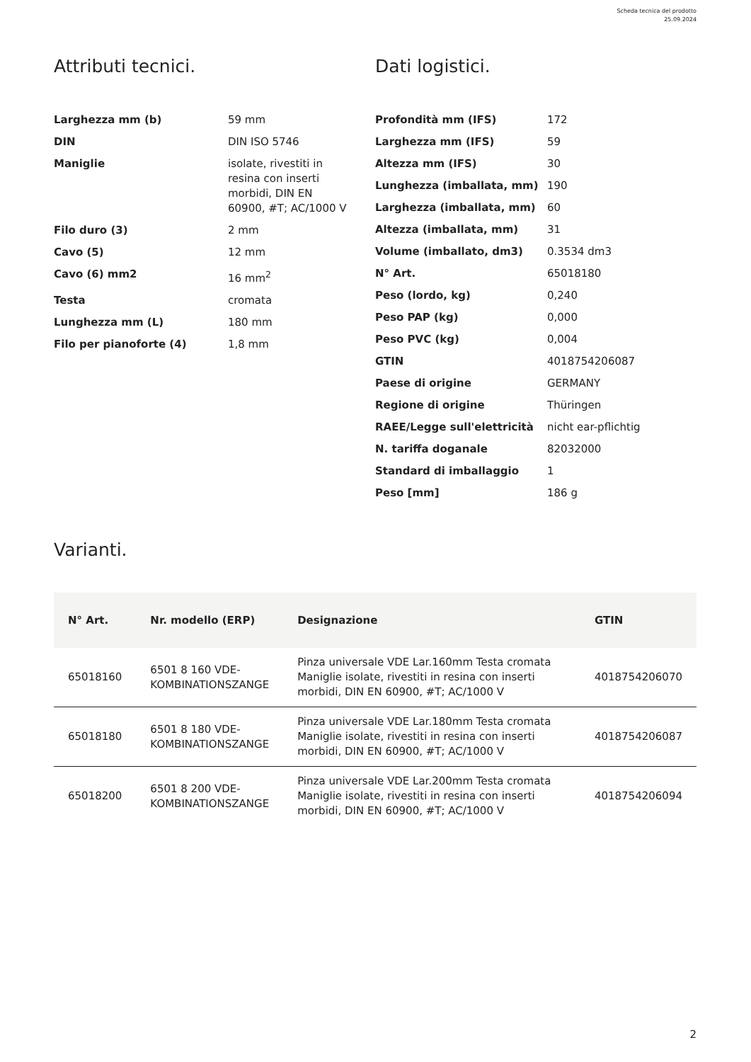Scheda tecnica del prodotto
25.09.2024
Attributi tecnici.
| Larghezza mm (b) | 59 mm |
| DIN | DIN ISO 5746 |
| Maniglie | isolate, rivestiti in resina con inserti morbidi, DIN EN 60900, #T; AC/1000 V |
| Filo duro (3) | 2 mm |
| Cavo (5) | 12 mm |
| Cavo (6) mm2 | 16 mm<sup>2</sup> |
| Testa | cromata |
| Lunghezza mm (L) | 180 mm |
| Filo per pianoforte (4) | 1,8 mm |
Dati logistici.
| Profondità mm (IFS) | 172 |
| Larghezza mm (IFS) | 59 |
| Altezza mm (IFS) | 30 |
| Lunghezza (imballata, mm) | 190 |
| Larghezza (imballata, mm) | 60 |
| Altezza (imballata, mm) | 31 |
| Volume (imballato, dm3) | 0.3534 dm3 |
| N° Art. | 65018180 |
| Peso (lordo, kg) | 0,240 |
| Peso PAP (kg) | 0,000 |
| Peso PVC (kg) | 0,004 |
| GTIN | 4018754206087 |
| Paese di origine | GERMANY |
| Regione di origine | Thüringen |
| RAEE/Legge sull'elettricità | nicht ear-pflichtig |
| N. tariffa doganale | 82032000 |
| Standard di imballaggio | 1 |
| Peso [mm] | 186 g |
Varianti.
| N° Art. | Nr. modello (ERP) | Designazione | GTIN |
| --- | --- | --- | --- |
| 65018160 | 6501 8 160 VDE- KOMBINATIONSZANGE | Pinza universale VDE Lar.160mm Testa cromata Maniglie isolate, rivestiti in resina con inserti morbidi, DIN EN 60900, #T; AC/1000 V | 4018754206070 |
| 65018180 | 6501 8 180 VDE- KOMBINATIONSZANGE | Pinza universale VDE Lar.180mm Testa cromata Maniglie isolate, rivestiti in resina con inserti morbidi, DIN EN 60900, #T; AC/1000 V | 4018754206087 |
| 65018200 | 6501 8 200 VDE- KOMBINATIONSZANGE | Pinza universale VDE Lar.200mm Testa cromata Maniglie isolate, rivestiti in resina con inserti morbidi, DIN EN 60900, #T; AC/1000 V | 4018754206094 |
2